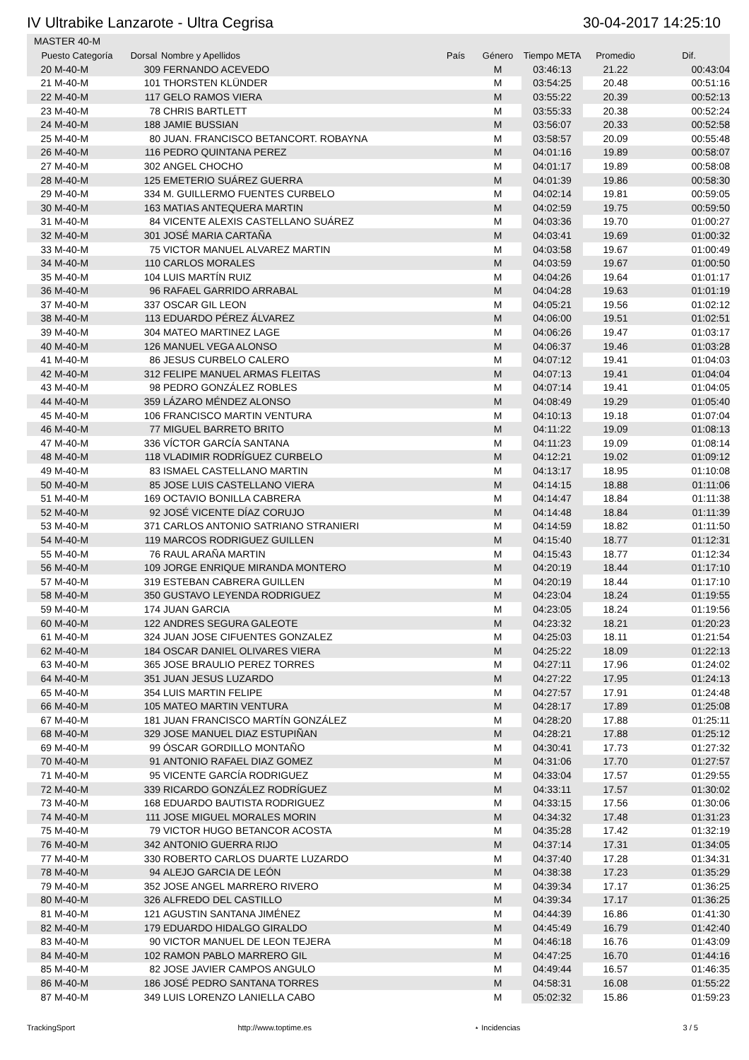IV Ultrabike Lanzarote - Ultra Cegrisa 30-04-2017 14:25:10
MASTER 40-M
| Puesto Categoría | Dorsal | Nombre y Apellidos | País | Género | Tiempo META | Promedio | Dif. |
| --- | --- | --- | --- | --- | --- | --- | --- |
| 20 M-40-M | 309 | FERNANDO ACEVEDO | | M | 03:46:13 | 21.22 | 00:43:04 |
| 21 M-40-M | 101 | THORSTEN KLÜNDER | | M | 03:54:25 | 20.48 | 00:51:16 |
| 22 M-40-M | 117 | GELO RAMOS VIERA | | M | 03:55:22 | 20.39 | 00:52:13 |
| 23 M-40-M | 78 | CHRIS BARTLETT | | M | 03:55:33 | 20.38 | 00:52:24 |
| 24 M-40-M | 188 | JAMIE BUSSIAN | | M | 03:56:07 | 20.33 | 00:52:58 |
| 25 M-40-M | 80 | JUAN. FRANCISCO BETANCORT. ROBAYNA | | M | 03:58:57 | 20.09 | 00:55:48 |
| 26 M-40-M | 116 | PEDRO QUINTANA PEREZ | | M | 04:01:16 | 19.89 | 00:58:07 |
| 27 M-40-M | 302 | ANGEL CHOCHO | | M | 04:01:17 | 19.89 | 00:58:08 |
| 28 M-40-M | 125 | EMETERIO SUÁREZ GUERRA | | M | 04:01:39 | 19.86 | 00:58:30 |
| 29 M-40-M | 334 | M. GUILLERMO FUENTES CURBELO | | M | 04:02:14 | 19.81 | 00:59:05 |
| 30 M-40-M | 163 | MATIAS ANTEQUERA MARTIN | | M | 04:02:59 | 19.75 | 00:59:50 |
| 31 M-40-M | 84 | VICENTE ALEXIS CASTELLANO SUÁREZ | | M | 04:03:36 | 19.70 | 01:00:27 |
| 32 M-40-M | 301 | JOSÉ MARIA CARTAÑA | | M | 04:03:41 | 19.69 | 01:00:32 |
| 33 M-40-M | 75 | VICTOR MANUEL ALVAREZ MARTIN | | M | 04:03:58 | 19.67 | 01:00:49 |
| 34 M-40-M | 110 | CARLOS MORALES | | M | 04:03:59 | 19.67 | 01:00:50 |
| 35 M-40-M | 104 | LUIS MARTÍN RUIZ | | M | 04:04:26 | 19.64 | 01:01:17 |
| 36 M-40-M | 96 | RAFAEL GARRIDO ARRABAL | | M | 04:04:28 | 19.63 | 01:01:19 |
| 37 M-40-M | 337 | OSCAR GIL LEON | | M | 04:05:21 | 19.56 | 01:02:12 |
| 38 M-40-M | 113 | EDUARDO PÉREZ ÁLVAREZ | | M | 04:06:00 | 19.51 | 01:02:51 |
| 39 M-40-M | 304 | MATEO MARTINEZ LAGE | | M | 04:06:26 | 19.47 | 01:03:17 |
| 40 M-40-M | 126 | MANUEL VEGA ALONSO | | M | 04:06:37 | 19.46 | 01:03:28 |
| 41 M-40-M | 86 | JESUS CURBELO CALERO | | M | 04:07:12 | 19.41 | 01:04:03 |
| 42 M-40-M | 312 | FELIPE MANUEL ARMAS FLEITAS | | M | 04:07:13 | 19.41 | 01:04:04 |
| 43 M-40-M | 98 | PEDRO GONZÁLEZ ROBLES | | M | 04:07:14 | 19.41 | 01:04:05 |
| 44 M-40-M | 359 | LÁZARO MÉNDEZ ALONSO | | M | 04:08:49 | 19.29 | 01:05:40 |
| 45 M-40-M | 106 | FRANCISCO MARTIN VENTURA | | M | 04:10:13 | 19.18 | 01:07:04 |
| 46 M-40-M | 77 | MIGUEL BARRETO BRITO | | M | 04:11:22 | 19.09 | 01:08:13 |
| 47 M-40-M | 336 | VÍCTOR GARCÍA SANTANA | | M | 04:11:23 | 19.09 | 01:08:14 |
| 48 M-40-M | 118 | VLADIMIR RODRÍGUEZ CURBELO | | M | 04:12:21 | 19.02 | 01:09:12 |
| 49 M-40-M | 83 | ISMAEL CASTELLANO MARTIN | | M | 04:13:17 | 18.95 | 01:10:08 |
| 50 M-40-M | 85 | JOSE LUIS CASTELLANO VIERA | | M | 04:14:15 | 18.88 | 01:11:06 |
| 51 M-40-M | 169 | OCTAVIO BONILLA CABRERA | | M | 04:14:47 | 18.84 | 01:11:38 |
| 52 M-40-M | 92 | JOSÉ VICENTE DÍAZ CORUJO | | M | 04:14:48 | 18.84 | 01:11:39 |
| 53 M-40-M | 371 | CARLOS ANTONIO SATRIANO STRANIERI | | M | 04:14:59 | 18.82 | 01:11:50 |
| 54 M-40-M | 119 | MARCOS RODRIGUEZ GUILLEN | | M | 04:15:40 | 18.77 | 01:12:31 |
| 55 M-40-M | 76 | RAUL ARAÑA MARTIN | | M | 04:15:43 | 18.77 | 01:12:34 |
| 56 M-40-M | 109 | JORGE ENRIQUE MIRANDA MONTERO | | M | 04:20:19 | 18.44 | 01:17:10 |
| 57 M-40-M | 319 | ESTEBAN CABRERA GUILLEN | | M | 04:20:19 | 18.44 | 01:17:10 |
| 58 M-40-M | 350 | GUSTAVO LEYENDA RODRIGUEZ | | M | 04:23:04 | 18.24 | 01:19:55 |
| 59 M-40-M | 174 | JUAN GARCIA | | M | 04:23:05 | 18.24 | 01:19:56 |
| 60 M-40-M | 122 | ANDRES SEGURA GALEOTE | | M | 04:23:32 | 18.21 | 01:20:23 |
| 61 M-40-M | 324 | JUAN JOSE CIFUENTES GONZALEZ | | M | 04:25:03 | 18.11 | 01:21:54 |
| 62 M-40-M | 184 | OSCAR DANIEL OLIVARES VIERA | | M | 04:25:22 | 18.09 | 01:22:13 |
| 63 M-40-M | 365 | JOSE BRAULIO PEREZ TORRES | | M | 04:27:11 | 17.96 | 01:24:02 |
| 64 M-40-M | 351 | JUAN JESUS LUZARDO | | M | 04:27:22 | 17.95 | 01:24:13 |
| 65 M-40-M | 354 | LUIS MARTIN FELIPE | | M | 04:27:57 | 17.91 | 01:24:48 |
| 66 M-40-M | 105 | MATEO MARTIN VENTURA | | M | 04:28:17 | 17.89 | 01:25:08 |
| 67 M-40-M | 181 | JUAN FRANCISCO MARTÍN GONZÁLEZ | | M | 04:28:20 | 17.88 | 01:25:11 |
| 68 M-40-M | 329 | JOSE MANUEL DIAZ ESTUPIÑAN | | M | 04:28:21 | 17.88 | 01:25:12 |
| 69 M-40-M | 99 | ÓSCAR GORDILLO MONTAÑO | | M | 04:30:41 | 17.73 | 01:27:32 |
| 70 M-40-M | 91 | ANTONIO RAFAEL DIAZ GOMEZ | | M | 04:31:06 | 17.70 | 01:27:57 |
| 71 M-40-M | 95 | VICENTE GARCÍA RODRIGUEZ | | M | 04:33:04 | 17.57 | 01:29:55 |
| 72 M-40-M | 339 | RICARDO GONZÁLEZ RODRÍGUEZ | | M | 04:33:11 | 17.57 | 01:30:02 |
| 73 M-40-M | 168 | EDUARDO BAUTISTA RODRIGUEZ | | M | 04:33:15 | 17.56 | 01:30:06 |
| 74 M-40-M | 111 | JOSE MIGUEL MORALES MORIN | | M | 04:34:32 | 17.48 | 01:31:23 |
| 75 M-40-M | 79 | VICTOR HUGO BETANCOR ACOSTA | | M | 04:35:28 | 17.42 | 01:32:19 |
| 76 M-40-M | 342 | ANTONIO GUERRA RIJO | | M | 04:37:14 | 17.31 | 01:34:05 |
| 77 M-40-M | 330 | ROBERTO CARLOS DUARTE LUZARDO | | M | 04:37:40 | 17.28 | 01:34:31 |
| 78 M-40-M | 94 | ALEJO GARCIA DE LEÓN | | M | 04:38:38 | 17.23 | 01:35:29 |
| 79 M-40-M | 352 | JOSE ANGEL MARRERO RIVERO | | M | 04:39:34 | 17.17 | 01:36:25 |
| 80 M-40-M | 326 | ALFREDO DEL CASTILLO | | M | 04:39:34 | 17.17 | 01:36:25 |
| 81 M-40-M | 121 | AGUSTIN SANTANA JIMÉNEZ | | M | 04:44:39 | 16.86 | 01:41:30 |
| 82 M-40-M | 179 | EDUARDO HIDALGO GIRALDO | | M | 04:45:49 | 16.79 | 01:42:40 |
| 83 M-40-M | 90 | VICTOR MANUEL DE LEON TEJERA | | M | 04:46:18 | 16.76 | 01:43:09 |
| 84 M-40-M | 102 | RAMON PABLO MARRERO GIL | | M | 04:47:25 | 16.70 | 01:44:16 |
| 85 M-40-M | 82 | JOSE JAVIER CAMPOS ANGULO | | M | 04:49:44 | 16.57 | 01:46:35 |
| 86 M-40-M | 186 | JOSÉ PEDRO SANTANA TORRES | | M | 04:58:31 | 16.08 | 01:55:22 |
| 87 M-40-M | 349 | LUIS LORENZO LANIELLA CABO | | M | 05:02:32 | 15.86 | 01:59:23 |
TrackingSport http://www.toptime.es ⋆ Incidencias 3 / 5